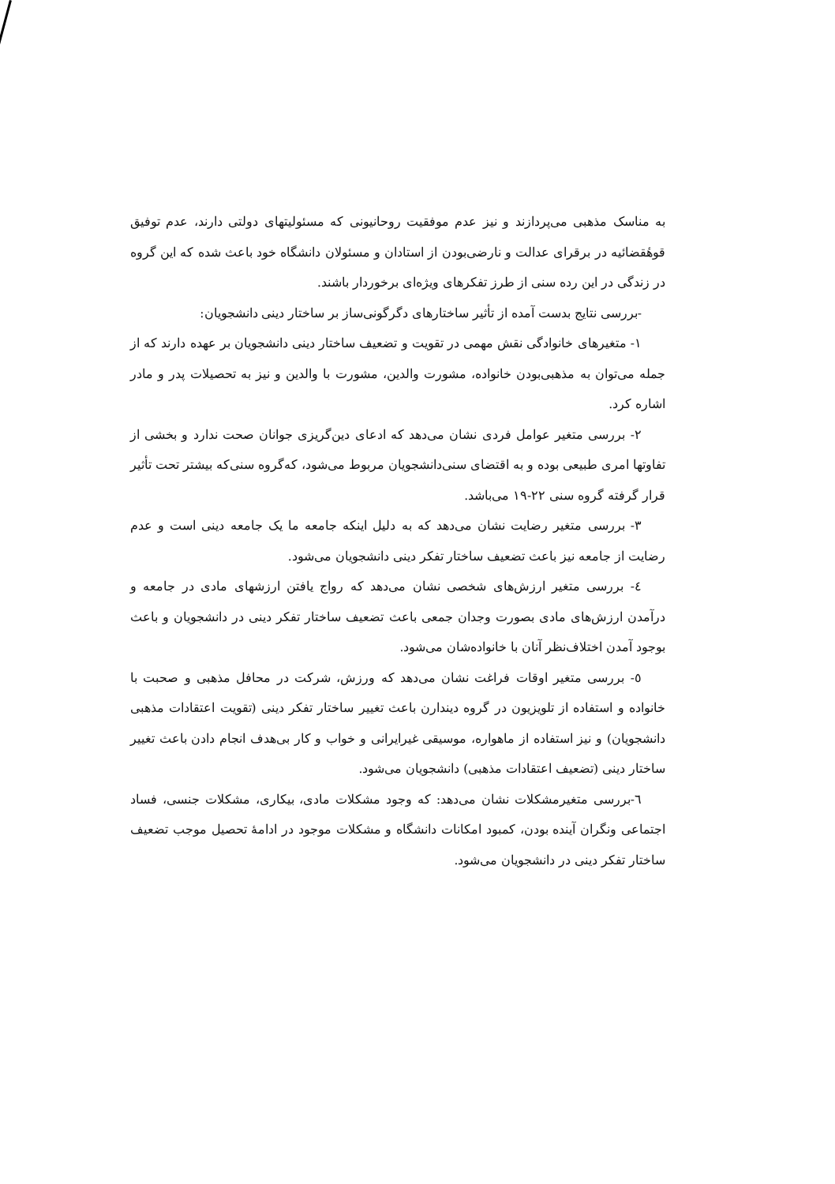به مناسک مذهبی می‌پردازند و نیز عدم موفقیت روحانیونی که مسئولیتهای دولتی دارند، عدم توفیق قوهٔقضائیه در برقرای عدالت و نارضی‌بودن از استادان و مسئولان دانشگاه خود باعث شده که این گروه در زندگی در این رده سنی از طرز تفکرهای ویژه‌ای برخوردار باشند.
-بررسی نتایج بدست آمده از تأثیر ساختارهای دگرگونی‌ساز بر ساختار دینی دانشجویان:
۱- متغیرهای خانوادگی نقش مهمی در تقویت و تضعیف ساختار دینی دانشجویان بر عهده دارند که از جمله می‌توان به مذهبی‌بودن خانواده، مشورت والدین، مشورت با والدین و نیز به تحصیلات پدر و مادر اشاره کرد.
۲- بررسی متغیر عوامل فردی نشان می‌دهد که ادعای دین‌گریزی جوانان صحت ندارد و بخشی از تفاوتها امری طبیعی بوده و به اقتضای سنی‌دانشجویان مربوط می‌شود، که‌گروه سنی‌که بیشتر تحت تأثیر قرار گرفته گروه سنی ۲۲-۱۹ می‌باشد.
۳- بررسی متغیر رضایت نشان می‌دهد که به دلیل اینکه جامعه ما یک جامعه دینی است و عدم رضایت از جامعه نیز باعث تضعیف ساختار تفکر دینی دانشجویان می‌شود.
٤- بررسی متغیر ارزش‌های شخصی نشان می‌دهد که رواج یافتن ارزشهای مادی در جامعه و درآمدن ارزش‌های مادی بصورت وجدان جمعی باعث تضعیف ساختار تفکر دینی در دانشجویان و باعث بوجود آمدن اختلاف‌نظر آنان با خانواده‌شان می‌شود.
٥- بررسی متغیر اوقات فراغت نشان می‌دهد که ورزش، شرکت در محافل مذهبی و صحبت با خانواده و استفاده از تلویزیون در گروه دیندارن باعث تغییر ساختار تفکر دینی (تقویت اعتقادات مذهبی دانشجویان) و نیز استفاده از ماهواره، موسیقی غیرایرانی و خواب و کار بی‌هدف انجام دادن باعث تغییر ساختار دینی (تضعیف اعتقادات مذهبی) دانشجویان می‌شود.
٦-بررسی متغیرمشکلات نشان می‌دهد: که وجود مشکلات مادی، بیکاری، مشکلات جنسی، فساد اجتماعی ونگران آینده بودن، کمبود امکانات دانشگاه و مشکلات موجود در ادامهٔ تحصیل موجب تضعیف ساختار تفکر دینی در دانشجویان می‌شود.